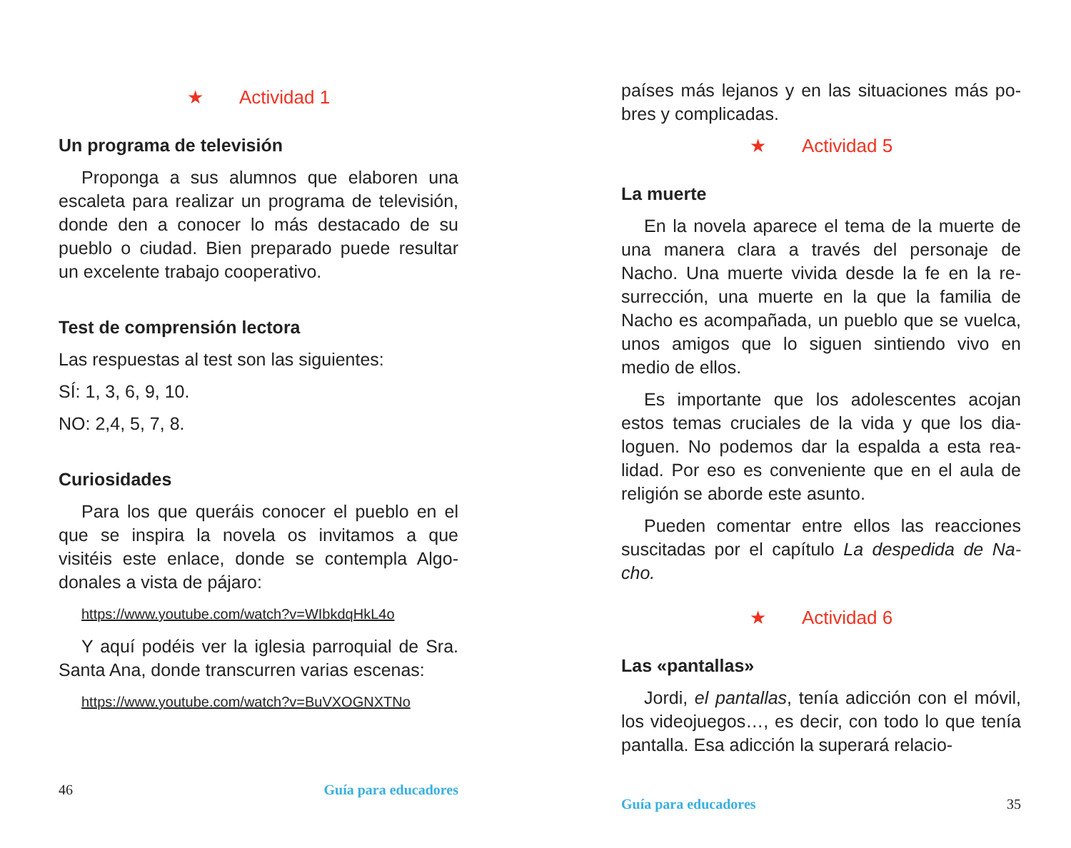★ Actividad 1
Un programa de televisión
Proponga a sus alumnos que elaboren una escaleta para realizar un programa de televi­sión, donde den a conocer lo más destacado de su pueblo o ciudad. Bien preparado puede resultar un excelente trabajo cooperativo.
Test de comprensión lectora
Las respuestas al test son las siguientes:
SÍ: 1, 3, 6, 9, 10.
NO: 2,4, 5, 7, 8.
Curiosidades
Para los que queráis conocer el pueblo en el que se inspira la novela os invitamos a que visitéis este enlace, donde se contempla Algo­donales a vista de pájaro:
https://www.youtube.com/watch?v=WIbkdqHkL4o
Y aquí podéis ver la iglesia parroquial de Sra. Santa Ana, donde transcurren varias escenas:
https://www.youtube.com/watch?v=BuVXOGNXTNo
46 Guía para educadores
países más lejanos y en las situaciones más po­bres y complicadas.
★ Actividad 5
La muerte
En la novela aparece el tema de la muerte de una manera clara a través del personaje de Nacho. Una muerte vivida desde la fe en la re­surrección, una muerte en la que la familia de Nacho es acompañada, un pueblo que se vuel­ca, unos amigos que lo siguen sintiendo vivo en medio de ellos.
Es importante que los adolescentes acojan estos temas cruciales de la vida y que los dia­loguen. No podemos dar la espalda a esta rea­lidad. Por eso es conveniente que en el aula de religión se aborde este asunto.
Pueden comentar entre ellos las reacciones suscitadas por el capítulo La despedida de Na­cho.
★ Actividad 6
Las «pantallas»
Jordi, el pantallas, tenía adicción con el mó­vil, los videojuegos…, es decir, con todo lo que tenía pantalla. Esa adicción la superará relacio-
Guía para educadores 35